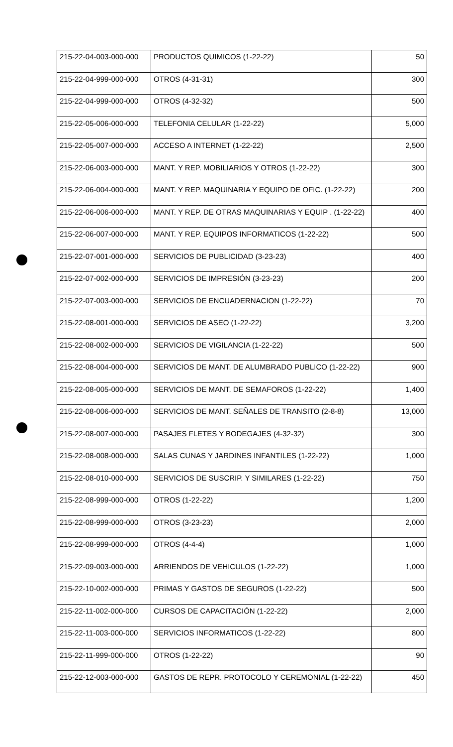| 215-22-04-003-000-000 | PRODUCTOS QUIMICOS (1-22-22) | 50 |
| 215-22-04-999-000-000 | OTROS (4-31-31) | 300 |
| 215-22-04-999-000-000 | OTROS (4-32-32) | 500 |
| 215-22-05-006-000-000 | TELEFONIA CELULAR (1-22-22) | 5,000 |
| 215-22-05-007-000-000 | ACCESO A INTERNET (1-22-22) | 2,500 |
| 215-22-06-003-000-000 | MANT. Y REP. MOBILIARIOS Y OTROS (1-22-22) | 300 |
| 215-22-06-004-000-000 | MANT. Y REP. MAQUINARIA Y EQUIPO DE OFIC. (1-22-22) | 200 |
| 215-22-06-006-000-000 | MANT. Y REP. DE OTRAS MAQUINARIAS Y EQUIP . (1-22-22) | 400 |
| 215-22-06-007-000-000 | MANT. Y REP. EQUIPOS INFORMATICOS (1-22-22) | 500 |
| 215-22-07-001-000-000 | SERVICIOS DE PUBLICIDAD (3-23-23) | 400 |
| 215-22-07-002-000-000 | SERVICIOS DE IMPRESIÓN (3-23-23) | 200 |
| 215-22-07-003-000-000 | SERVICIOS DE ENCUADERNACION (1-22-22) | 70 |
| 215-22-08-001-000-000 | SERVICIOS DE ASEO (1-22-22) | 3,200 |
| 215-22-08-002-000-000 | SERVICIOS DE VIGILANCIA (1-22-22) | 500 |
| 215-22-08-004-000-000 | SERVICIOS DE MANT. DE ALUMBRADO PUBLICO (1-22-22) | 900 |
| 215-22-08-005-000-000 | SERVICIOS DE MANT. DE SEMAFOROS (1-22-22) | 1,400 |
| 215-22-08-006-000-000 | SERVICIOS DE MANT. SEÑALES DE TRANSITO (2-8-8) | 13,000 |
| 215-22-08-007-000-000 | PASAJES FLETES Y BODEGAJES (4-32-32) | 300 |
| 215-22-08-008-000-000 | SALAS CUNAS Y JARDINES INFANTILES (1-22-22) | 1,000 |
| 215-22-08-010-000-000 | SERVICIOS DE SUSCRIP. Y SIMILARES (1-22-22) | 750 |
| 215-22-08-999-000-000 | OTROS (1-22-22) | 1,200 |
| 215-22-08-999-000-000 | OTROS (3-23-23) | 2,000 |
| 215-22-08-999-000-000 | OTROS (4-4-4) | 1,000 |
| 215-22-09-003-000-000 | ARRIENDOS DE VEHICULOS (1-22-22) | 1,000 |
| 215-22-10-002-000-000 | PRIMAS Y GASTOS DE SEGUROS (1-22-22) | 500 |
| 215-22-11-002-000-000 | CURSOS DE CAPACITACIÓN (1-22-22) | 2,000 |
| 215-22-11-003-000-000 | SERVICIOS INFORMATICOS (1-22-22) | 800 |
| 215-22-11-999-000-000 | OTROS (1-22-22) | 90 |
| 215-22-12-003-000-000 | GASTOS DE REPR. PROTOCOLO Y CEREMONIAL (1-22-22) | 450 |